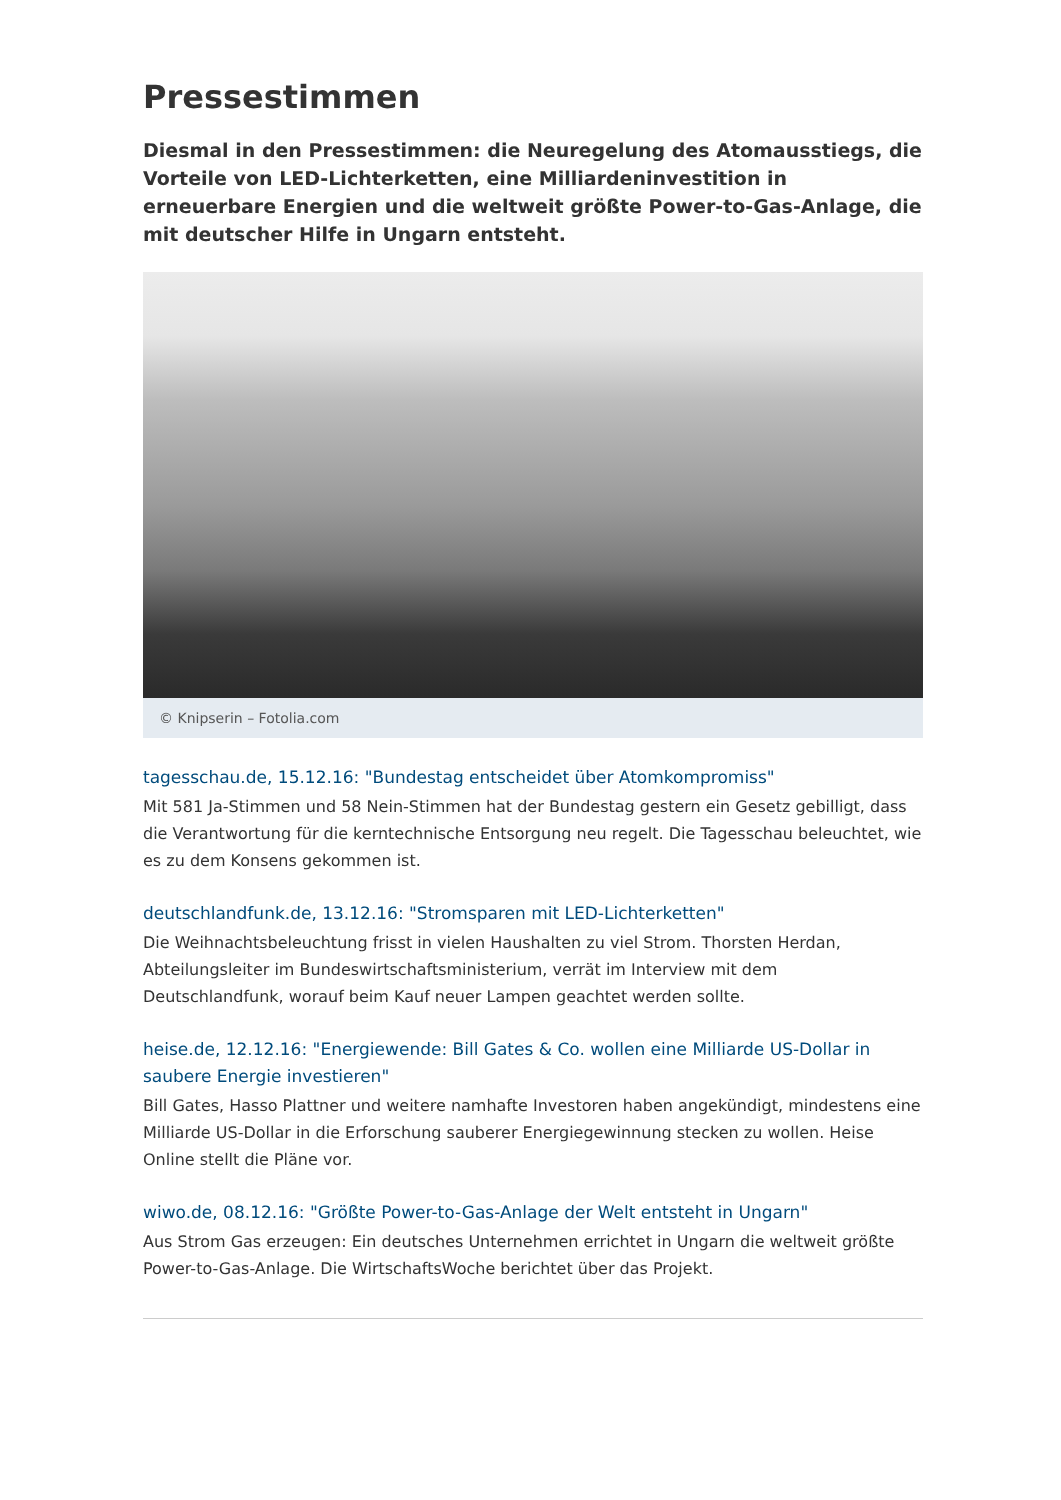Pressestimmen
Diesmal in den Pressestimmen: die Neuregelung des Atomausstiegs, die Vorteile von LED-Lichterketten, eine Milliardeninvestition in erneuerbare Energien und die weltweit größte Power-to-Gas-Anlage, die mit deutscher Hilfe in Ungarn entsteht.
© Knipserin – Fotolia.com
tagesschau.de, 15.12.16: "Bundestag entscheidet über Atomkompromiss"
Mit 581 Ja-Stimmen und 58 Nein-Stimmen hat der Bundestag gestern ein Gesetz gebilligt, dass die Verantwortung für die kerntechnische Entsorgung neu regelt. Die Tagesschau beleuchtet, wie es zu dem Konsens gekommen ist.
deutschlandfunk.de, 13.12.16: "Stromsparen mit LED-Lichterketten"
Die Weihnachtsbeleuchtung frisst in vielen Haushalten zu viel Strom. Thorsten Herdan, Abteilungsleiter im Bundeswirtschaftsministerium, verrät im Interview mit dem Deutschlandfunk, worauf beim Kauf neuer Lampen geachtet werden sollte.
heise.de, 12.12.16: "Energiewende: Bill Gates & Co. wollen eine Milliarde US-Dollar in saubere Energie investieren"
Bill Gates, Hasso Plattner und weitere namhafte Investoren haben angekündigt, mindestens eine Milliarde US-Dollar in die Erforschung sauberer Energiegewinnung stecken zu wollen. Heise Online stellt die Pläne vor.
wiwo.de, 08.12.16: "Größte Power-to-Gas-Anlage der Welt entsteht in Ungarn"
Aus Strom Gas erzeugen: Ein deutsches Unternehmen errichtet in Ungarn die weltweit größte Power-to-Gas-Anlage. Die WirtschaftsWoche berichtet über das Projekt.